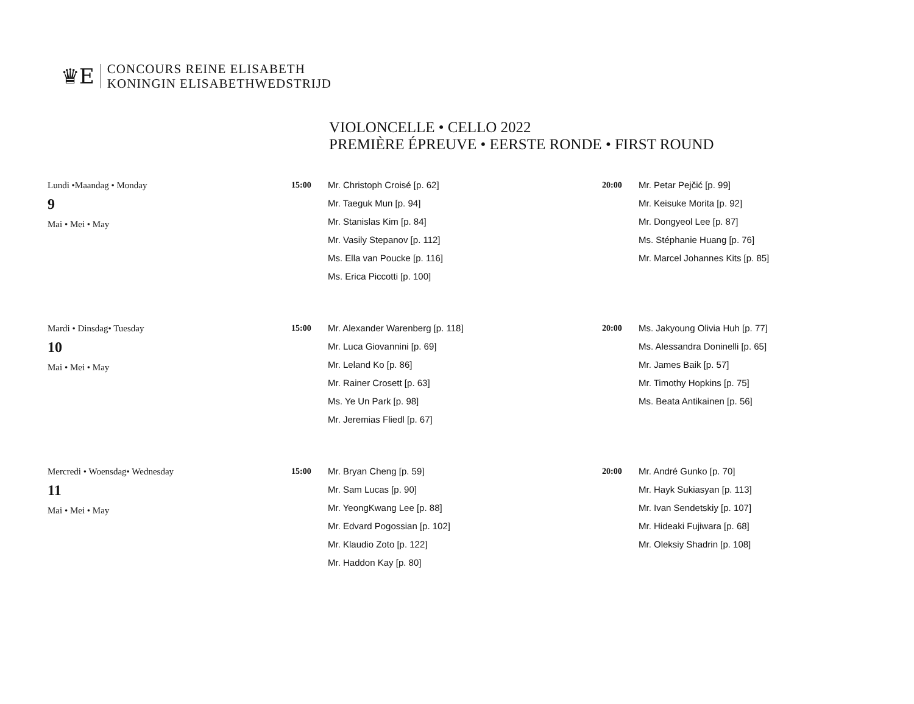♛E
CONCOURS REINE ELISABETH
KONINGIN ELISABETHWEDSTRIJD
VIOLONCELLE • CELLO 2022
PREMIÈRE ÉPREUVE • EERSTE RONDE • FIRST ROUND
| Lundi •Maandag • Monday 9 Mai • Mei • May | 15:00 | Mr. Christoph Croisé [p. 62] Mr. Taeguk Mun [p. 94] Mr. Stanislas Kim [p. 84] Mr. Vasily Stepanov [p. 112] Ms. Ella van Poucke [p. 116] Ms. Erica Piccotti [p. 100] | 20:00 | Mr. Petar Pejčić [p. 99] Mr. Keisuke Morita [p. 92] Mr. Dongyeol Lee [p. 87] Ms. Stéphanie Huang [p. 76] Mr. Marcel Johannes Kits [p. 85] |
| Mardi • Dinsdag• Tuesday 10 Mai • Mei • May | 15:00 | Mr. Alexander Warenberg [p. 118] Mr. Luca Giovannini [p. 69] Mr. Leland Ko [p. 86] Mr. Rainer Crosett [p. 63] Ms. Ye Un Park [p. 98] Mr. Jeremias Fliedl [p. 67] | 20:00 | Ms. Jakyoung Olivia Huh [p. 77] Ms. Alessandra Doninelli [p. 65] Mr. James Baik [p. 57] Mr. Timothy Hopkins [p. 75] Ms. Beata Antikainen [p. 56] |
| Mercredi • Woensdag• Wednesday 11 Mai • Mei • May | 15:00 | Mr. Bryan Cheng [p. 59] Mr. Sam Lucas [p. 90] Mr. YeongKwang Lee [p. 88] Mr. Edvard Pogossian [p. 102] Mr. Klaudio Zoto [p. 122] Mr. Haddon Kay [p. 80] | 20:00 | Mr. André Gunko [p. 70] Mr. Hayk Sukiasyan [p. 113] Mr. Ivan Sendetskiy [p. 107] Mr. Hideaki Fujiwara [p. 68] Mr. Oleksiy Shadrin [p. 108] |